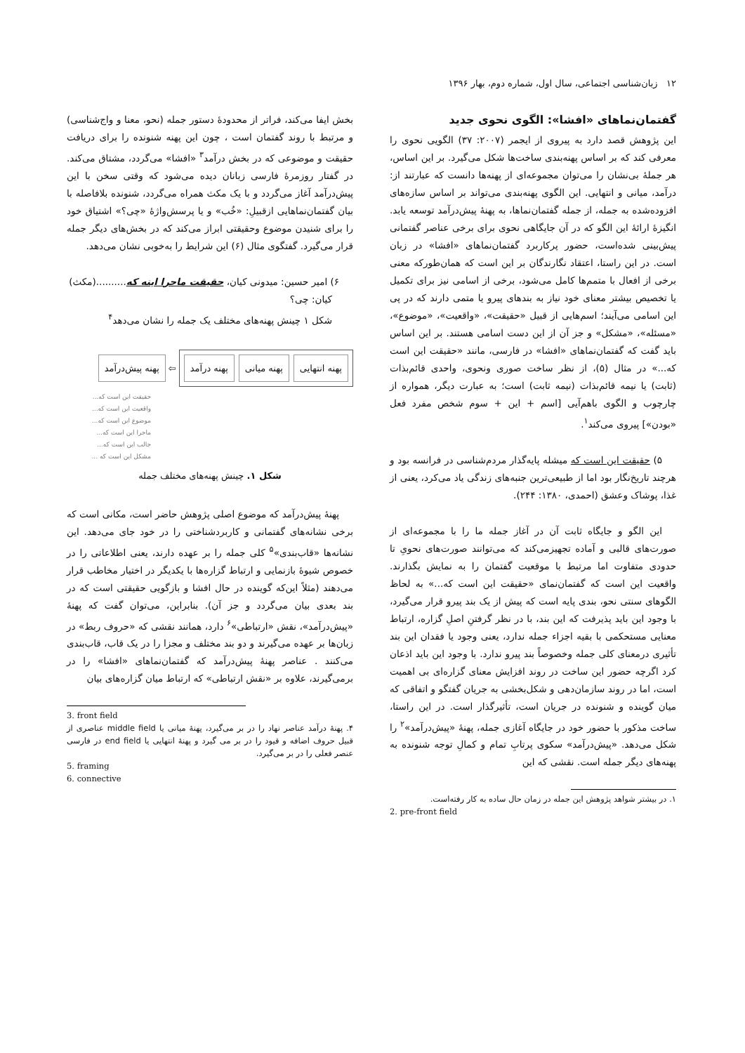۱۲ زبان‌شناسی اجتماعی، سال اول، شماره دوم، بهار ۱۳۹۶
گفتمان‌نماهای «افشا»: الگوی نحوی جدید
این پژوهش قصد دارد به پیروی از ایجمر (۲۰۰۷: ۳۷) الگویی نحوی را معرفی کند که بر اساس پهنه‌بندی ساخت‌ها شکل می‌گیرد. بر این اساس، هر جملهٔ بی‌نشان را می‌توان مجموعه‌ای از پهنه‌ها دانست که عبارتند از: درآمد، میانی و انتهایی. این الگوی پهنه‌بندی می‌تواند بر اساس سازه‌های افزوده‌شده به جمله، از جمله گفتمان‌نماها، به پهنهٔ پیش‌درآمد توسعه یابد. انگیزهٔ ارائهٔ این الگو که در آن جایگاهی نحوی برای برخی عناصر گفتمانی پیش‌بینی شده‌است، حضور پرکاربرد گفتمان‌نماهای «افشا» در زبان است. در این راستا، اعتقاد نگارندگان بر این است که همان‌طورکه معنی برخی از افعال با متمم‌ها کامل می‌شود، برخی از اسامی نیز برای تکمیل یا تخصیص بیشتر معنای خود نیاز به بندهای پیرو یا متمی دارند که در پی این اسامی می‌آیند؛ اسم‌هایی از قبیل «حقیقت»، «واقعیت»، «موضوع»، «مسئله»، «مشکل» و جز آن از این دست اسامی هستند. بر این اساس باید گفت که گفتمان‌نماهای «افشا» در فارسی، مانند «حقیقت این است که...» در مثال (۵)، از نظر ساخت صوری ونحوی، واحدی قائم‌بذات (ثابت) یا نیمه قائم‌بذات (نیمه ثابت) است؛ به عبارت دیگر، همواره از چارچوب و الگوی باهم‌آیی [اسم + این + سوم شخص مفرد فعل «بودن»] پیروی می‌کند<sup>۱</sup>.
۵) حقیقت این است که میشله پایه‌گذار مردم‌شناسی در فرانسه بود و هرچند تاریخ‌نگار بود اما از طبیعی‌ترین جنبه‌های زندگی یاد می‌کرد، یعنی از غذا، پوشاک وعشق (احمدی، ۱۳۸۰: ۲۴۴).
این الگو و جایگاه ثابت آن در آغاز جمله ما را با مجموعه‌ای از صورت‌های قالبی و آماده تجهیزمی‌کند که می‌توانند صورت‌های نحویِ تا حدودی متفاوت اما مرتبط با موقعیت گفتمان را به نمایش بگذارند. واقعیت این است که گفتمان‌نمای «حقیقت این است که...» به لحاظ الگوهای سنتی نحو، بندی پایه است که پیش از یک بند پیرو قرار می‌گیرد، با وجود این باید پذیرفت که این بند، با در نظر گرفتنِ اصلِ گزاره، ارتباط معنایی مستحکمی با بقیه اجزاء جمله ندارد، یعنی وجود یا فقدان این بند تأثیری درمعنای کلی جمله وخصوصاً بند پیرو ندارد. با وجود این باید اذعان کرد اگرچه حضور این ساخت در روند افزایش معنای گزاره‌ای بی اهمیت است، اما در روند سازمان‌دهی و شکل‌بخشی به جریان گفتگو و اتفاقی که میان گوینده و شنونده در جریان است، تأثیرگذار است. در این راستا، ساخت مذکور با حضور خود در جایگاه آغازی جمله، پهنهٔ «پیش‌درآمد»<sup>۲</sup> را شکل می‌دهد. «پیش‌درآمد» سکوی پرتابِ تمام و کمالِ توجه شنونده به پهنه‌های دیگر جمله است. نقشی که این
۱. در بیشتر شواهد پژوهش این جمله در زمان حال ساده به کار رفته‌است.
2. pre-front field
بخش ایفا می‌کند، فراتر از محدودهٔ دستور جمله (نحو، معنا و واج‌شناسی) و مرتبط با روند گفتمان است ، چون این پهنه شنونده را برای دریافت حقیقت و موضوعی که در بخش درآمد<sup>۳</sup> «افشا» می‌گردد، مشتاق می‌کند. در گفتار روزمرهٔ فارسی زبانان دیده می‌شود که وقتی سخن با این پیش‌درآمد آغاز می‌گردد و با یک مکث همراه می‌گردد، شنونده بلافاصله با بیان گفتمان‌نماهایی ازقبیلِ: «خُب» و یا پرسش‌واژهٔ «چی؟» اشتیاق خود را برای شنیدن موضوع وحقیقتی ابراز می‌کند که در بخش‌های دیگر جمله قرار می‌گیرد. گفتگوی مثال (۶) این شرایط را به‌خوبی نشان می‌دهد.
۶) امیر حسین: میدونی کیان، حقیقت ماجرا اینه که..........(مکث)
کیان: چی؟
شکل ۱ چینش پهنه‌های مختلف یک جمله را نشان می‌دهد<sup>۴</sup>
پهنه انتهایی پهنه میانی پهنه درآمد
⇦ پهنه پیش‌درآمد
حقیقت این است که...
واقعیت این است که...
موضوع این است که...
ماجرا این است که...
جالب این است که...
مشکل این است که ...
شکل ۱. چینش پهنه‌های مختلف جمله
پهنهٔ پیش‌درآمد که موضوع اصلی پژوهش حاضر است، مکانی است که برخی نشانه‌های گفتمانی و کاربردشناختی را در خود جای می‌دهد. این نشانه‌ها «قاب‌بندی»<sup>۵</sup> کلی جمله را بر عهده دارند، یعنی اطلاعاتی را در خصوص شیوهٔ بازنمایی و ارتباط گزاره‌ها با یکدیگر در اختیار مخاطب قرار می‌دهند (مثلاً این‌که گوینده در حال افشا و بازگویی حقیقتی است که در بند بعدی بیان می‌گردد و جز آن). بنابراین، می‌توان گفت که پهنهٔ «پیش‌درآمد»، نقش «ارتباطی»<sup>۶</sup> دارد، همانند نقشی که «حروف ربط» در زبان‌ها بر عهده می‌گیرند و دو بند مختلف و مجزا را در یک قاب، قاب‌بندی می‌کنند . عناصر پهنهٔ پیش‌درآمد که گفتمان‌نماهای «افشا» را در برمی‌گیرند، علاوه بر «نقش ارتباطی» که ارتباط میان گزاره‌های بیان
3. front field
۴. پهنهٔ درآمد عناصر نهاد را در بر می‌گیرد، پهنهٔ میانی یا middle field عناصری از قبیل حروف اضافه و قیود را در بر می گیرد و پهنهٔ انتهایی یا end field در فارسی عنصر فعلی را در بر می‌گیرد.
5. framing
6. connective